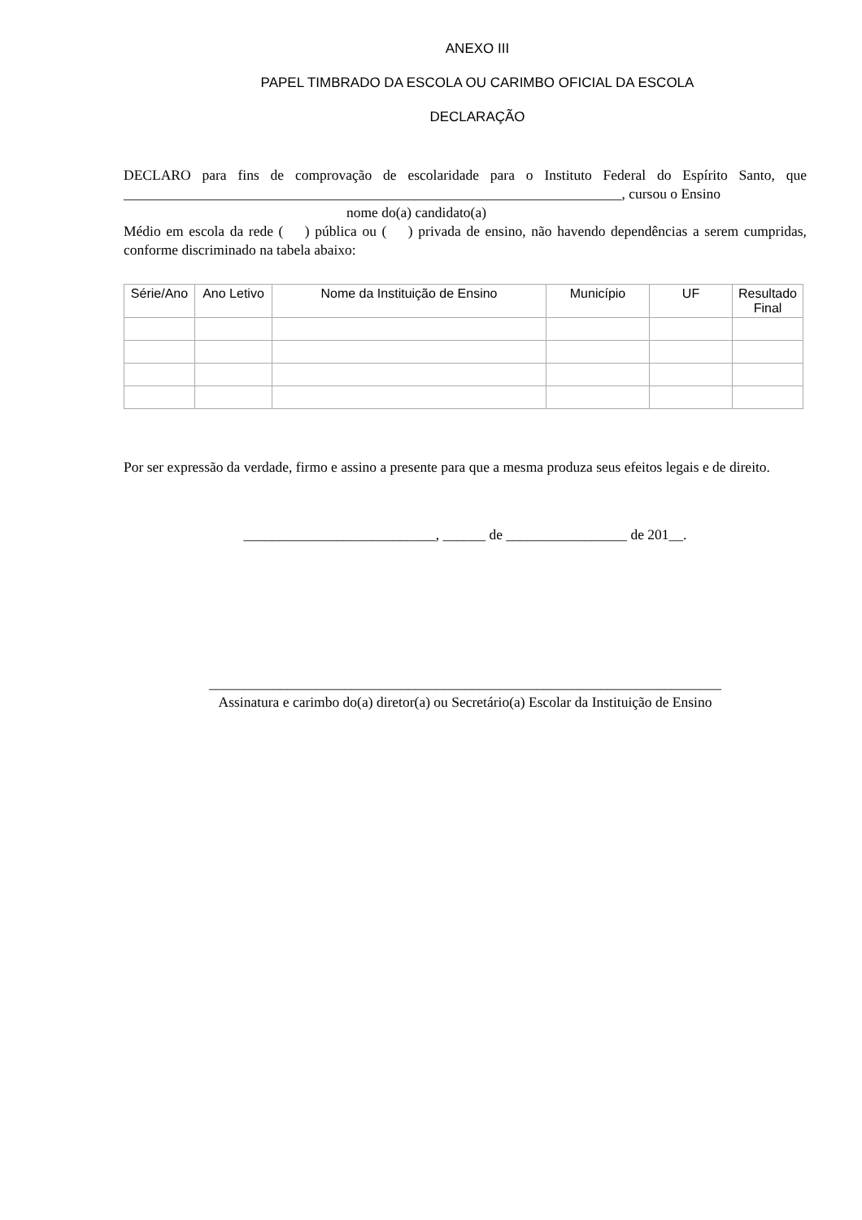ANEXO III
PAPEL TIMBRADO DA ESCOLA OU CARIMBO OFICIAL DA ESCOLA
DECLARAÇÃO
DECLARO para fins de comprovação de escolaridade para o Instituto Federal do Espírito Santo, que ______________________________________________________________________, cursou o Ensino
nome do(a) candidato(a)
Médio em escola da rede ( ) pública ou ( ) privada de ensino, não havendo dependências a serem cumpridas, conforme discriminado na tabela abaixo:
| Série/Ano | Ano Letivo | Nome da Instituição de Ensino | Município | UF | Resultado Final |
| --- | --- | --- | --- | --- | --- |
Por ser expressão da verdade, firmo e assino a presente para que a mesma produza seus efeitos legais e de direito.
___________________________, ______ de _________________ de 201__.
________________________________________________________________________
Assinatura e carimbo do(a) diretor(a) ou Secretário(a) Escolar da Instituição de Ensino